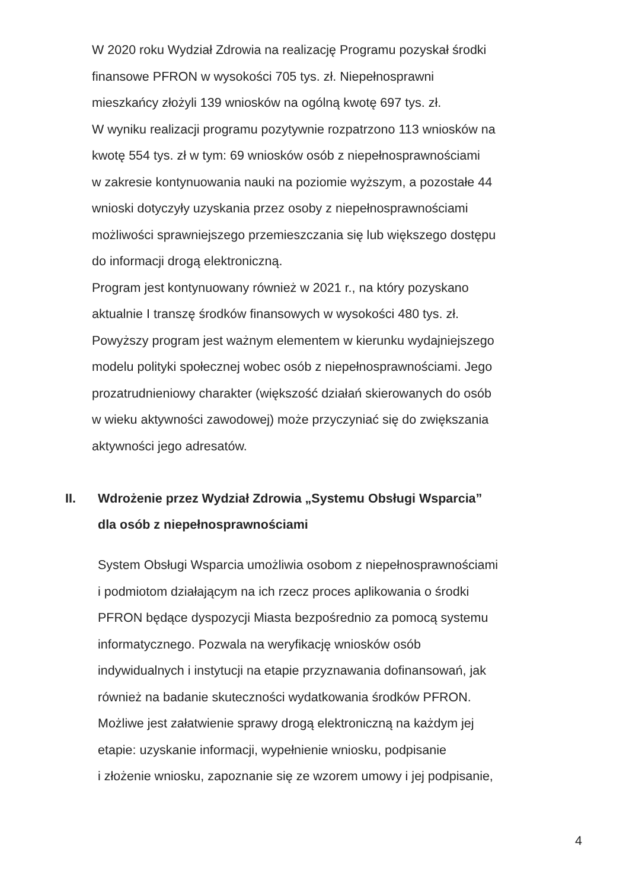W 2020 roku Wydział Zdrowia na realizację Programu pozyskał środki
finansowe PFRON w wysokości 705 tys. zł. Niepełnosprawni
mieszkańcy złożyli 139 wniosków na ogólną kwotę 697 tys. zł.
W wyniku realizacji programu pozytywnie rozpatrzono 113 wniosków na
kwotę 554 tys. zł w tym: 69 wniosków osób z niepełnosprawnościami
w zakresie kontynuowania nauki na poziomie wyższym, a pozostałe 44
wnioski dotyczyły uzyskania przez osoby z niepełnosprawnościami
możliwości sprawniejszego przemieszczania się lub większego dostępu
do informacji drogą elektroniczną.
Program jest kontynuowany również w 2021 r., na który pozyskano
aktualnie I transzę środków finansowych w wysokości 480 tys. zł.
Powyższy program jest ważnym elementem w kierunku wydajniejszego
modelu polityki społecznej wobec osób z niepełnosprawnościami. Jego
prozatrudnieniowy charakter (większość działań skierowanych do osób
w wieku aktywności zawodowej) może przyczyniać się do zwiększania
aktywności jego adresatów.
II. Wdrożenie przez Wydział Zdrowia „Systemu Obsługi Wsparcia”
dla osób z niepełnosprawnościami
System Obsługi Wsparcia umożliwia osobom z niepełnosprawnościami
i podmiotom działającym na ich rzecz proces aplikowania o środki
PFRON będące dyspozycji Miasta bezpośrednio za pomocą systemu
informatycznego. Pozwala na weryfikację wniosków osób
indywidualnych i instytucji na etapie przyznawania dofinansowań, jak
również na badanie skuteczności wydatkowania środków PFRON.
Możliwe jest załatwienie sprawy drogą elektroniczną na każdym jej
etapie: uzyskanie informacji, wypełnienie wniosku, podpisanie
i złożenie wniosku, zapoznanie się ze wzorem umowy i jej podpisanie,
4